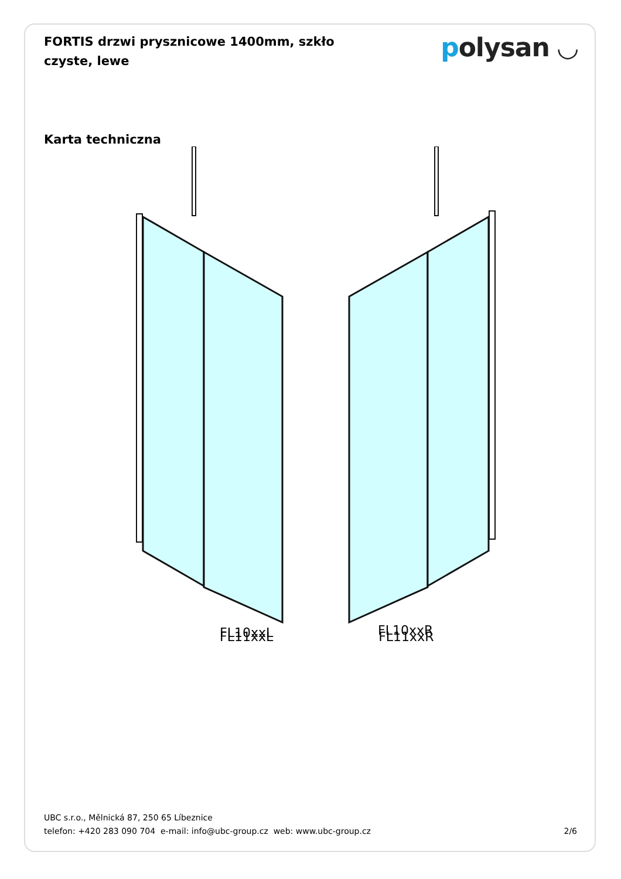FORTIS drzwi prysznicowe 1400mm, szkło czyste, lewe
polysan ◡
Karta techniczna
FL10xxL
FL10xxR
FL11xxL FL11xxR
UBC s.r.o., Mělnická 87, 250 65 Líbeznice
telefon: +420 283 090 704 e-mail: info@ubc-group.cz web: www.ubc-group.cz
2/6